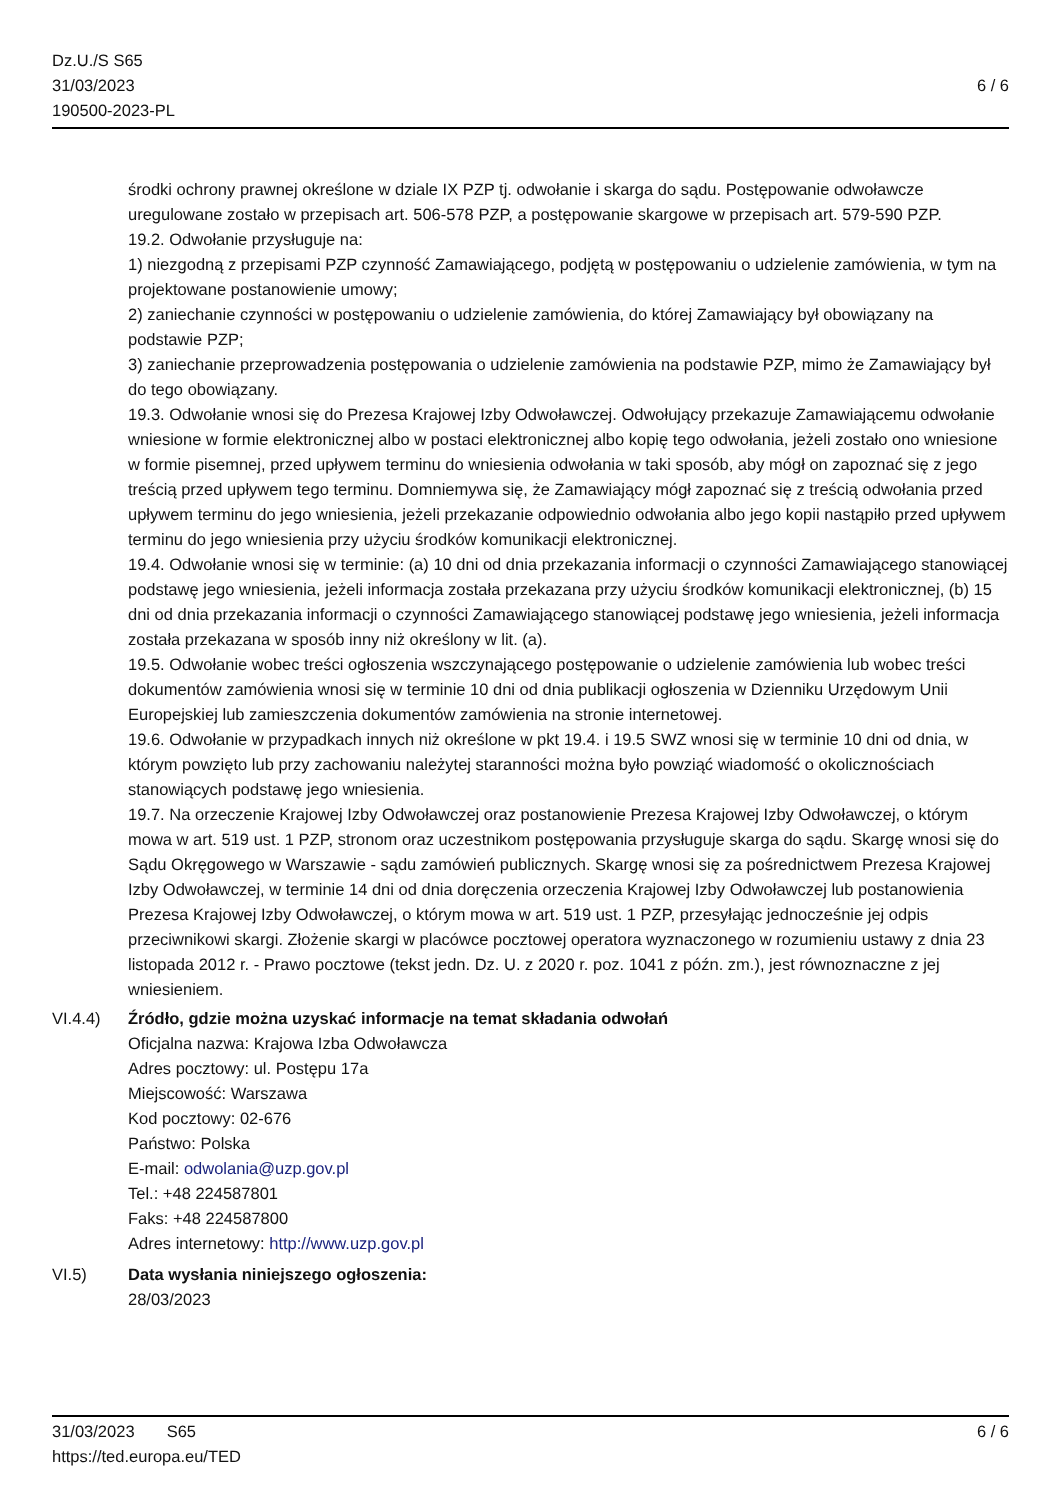Dz.U./S S65
31/03/2023
190500-2023-PL
6 / 6
środki ochrony prawnej określone w dziale IX PZP tj. odwołanie i skarga do sądu. Postępowanie odwoławcze uregulowane zostało w przepisach art. 506-578 PZP, a postępowanie skargowe w przepisach art. 579-590 PZP.
19.2. Odwołanie przysługuje na:
1) niezgodną z przepisami PZP czynność Zamawiającego, podjętą w postępowaniu o udzielenie zamówienia, w tym na projektowane postanowienie umowy;
2) zaniechanie czynności w postępowaniu o udzielenie zamówienia, do której Zamawiający był obowiązany na podstawie PZP;
3) zaniechanie przeprowadzenia postępowania o udzielenie zamówienia na podstawie PZP, mimo że Zamawiający był do tego obowiązany.
19.3. Odwołanie wnosi się do Prezesa Krajowej Izby Odwoławczej. Odwołujący przekazuje Zamawiającemu odwołanie wniesione w formie elektronicznej albo w postaci elektronicznej albo kopię tego odwołania, jeżeli zostało ono wniesione w formie pisemnej, przed upływem terminu do wniesienia odwołania w taki sposób, aby mógł on zapoznać się z jego treścią przed upływem tego terminu. Domniemywa się, że Zamawiający mógł zapoznać się z treścią odwołania przed upływem terminu do jego wniesienia, jeżeli przekazanie odpowiednio odwołania albo jego kopii nastąpiło przed upływem terminu do jego wniesienia przy użyciu środków komunikacji elektronicznej.
19.4. Odwołanie wnosi się w terminie: (a) 10 dni od dnia przekazania informacji o czynności Zamawiającego stanowiącej podstawę jego wniesienia, jeżeli informacja została przekazana przy użyciu środków komunikacji elektronicznej, (b) 15 dni od dnia przekazania informacji o czynności Zamawiającego stanowiącej podstawę jego wniesienia, jeżeli informacja została przekazana w sposób inny niż określony w lit. (a).
19.5. Odwołanie wobec treści ogłoszenia wszczynającego postępowanie o udzielenie zamówienia lub wobec treści dokumentów zamówienia wnosi się w terminie 10 dni od dnia publikacji ogłoszenia w Dzienniku Urzędowym Unii Europejskiej lub zamieszczenia dokumentów zamówienia na stronie internetowej.
19.6. Odwołanie w przypadkach innych niż określone w pkt 19.4. i 19.5 SWZ wnosi się w terminie 10 dni od dnia, w którym powzięto lub przy zachowaniu należytej staranności można było powziąć wiadomość o okolicznościach stanowiących podstawę jego wniesienia.
19.7. Na orzeczenie Krajowej Izby Odwoławczej oraz postanowienie Prezesa Krajowej Izby Odwoławczej, o którym mowa w art. 519 ust. 1 PZP, stronom oraz uczestnikom postępowania przysługuje skarga do sądu. Skargę wnosi się do Sądu Okręgowego w Warszawie - sądu zamówień publicznych. Skargę wnosi się za pośrednictwem Prezesa Krajowej Izby Odwoławczej, w terminie 14 dni od dnia doręczenia orzeczenia Krajowej Izby Odwoławczej lub postanowienia Prezesa Krajowej Izby Odwoławczej, o którym mowa w art. 519 ust. 1 PZP, przesyłając jednocześnie jej odpis przeciwnikowi skargi. Złożenie skargi w placówce pocztowej operatora wyznaczonego w rozumieniu ustawy z dnia 23 listopada 2012 r. - Prawo pocztowe (tekst jedn. Dz. U. z 2020 r. poz. 1041 z późn. zm.), jest równoznaczne z jej wniesieniem.
VI.4.4) Źródło, gdzie można uzyskać informacje na temat składania odwołań
Oficjalna nazwa: Krajowa Izba Odwoławcza
Adres pocztowy: ul. Postępu 17a
Miejscowość: Warszawa
Kod pocztowy: 02-676
Państwo: Polska
E-mail: odwolania@uzp.gov.pl
Tel.: +48 224587801
Faks: +48 224587800
Adres internetowy: http://www.uzp.gov.pl
VI.5) Data wysłania niniejszego ogłoszenia:
28/03/2023
31/03/2023 S65
https://ted.europa.eu/TED
6 / 6